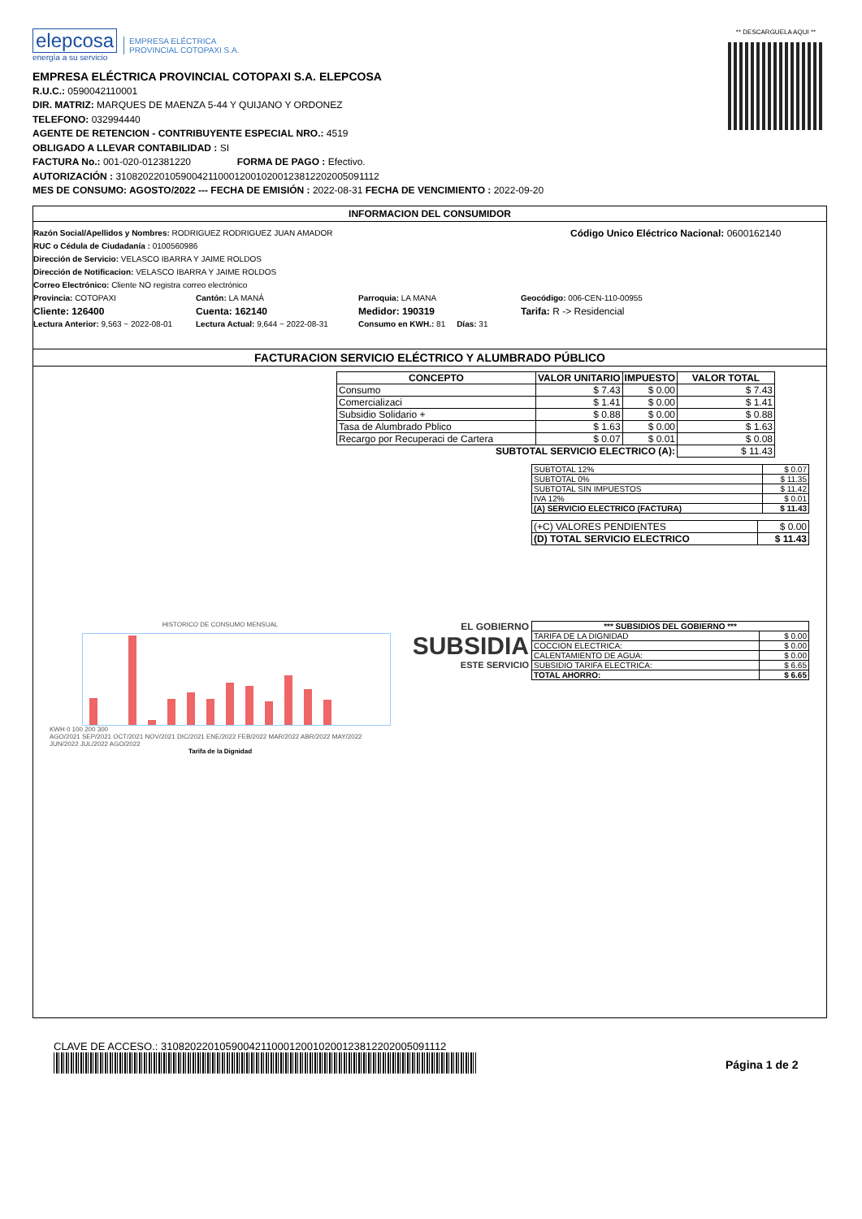elepcosa
energía a su servicio
EMPRESA ELÉCTRICA
PROVINCIAL COTOPAXI S.A.
** DESCARGUELA AQUI **
EMPRESA ELÉCTRICA PROVINCIAL COTOPAXI S.A. ELEPCOSA
R.U.C.: 0590042110001
DIR. MATRIZ: MARQUES DE MAENZA 5-44 Y QUIJANO Y ORDONEZ
TELEFONO: 032994440
AGENTE DE RETENCION - CONTRIBUYENTE ESPECIAL NRO.: 4519
OBLIGADO A LLEVAR CONTABILIDAD : SI
FACTURA No.: 001-020-012381220 FORMA DE PAGO : Efectivo.
AUTORIZACIÓN : 3108202201059004211000120010200123812202005091112
MES DE CONSUMO: AGOSTO/2022 --- FECHA DE EMISIÓN : 2022-08-31 FECHA DE VENCIMIENTO : 2022-09-20
INFORMACION DEL CONSUMIDOR
Código Unico Eléctrico Nacional: 0600162140
Razón Social/Apellidos y Nombres: RODRIGUEZ RODRIGUEZ JUAN AMADOR
RUC o Cédula de Ciudadanía : 0100560986
Dirección de Servicio: VELASCO IBARRA Y JAIME ROLDOS
Dirección de Notificacion: VELASCO IBARRA Y JAIME ROLDOS
Correo Electrónico: Cliente NO registra correo electrónico
Provincia: COTOPAXI Cantón: LA MANÁ Parroquia: LA MANA Geocódigo: 006-CEN-110-00955
Cliente: 126400 Cuenta: 162140 Medidor: 190319 Tarifa: R -> Residencial
Lectura Anterior: 9,563 ~ 2022-08-01 Lectura Actual: 9,644 ~ 2022-08-31 Consumo en KWH.: 81 Días: 31
FACTURACION SERVICIO ELÉCTRICO Y ALUMBRADO PÚBLICO
| CONCEPTO | VALOR UNITARIO | IMPUESTO | VALOR TOTAL |
| --- | --- | --- | --- |
| Consumo | $ 7.43 | $ 0.00 | $ 7.43 |
| Comercializaci | $ 1.41 | $ 0.00 | $ 1.41 |
| Subsidio Solidario + | $ 0.88 | $ 0.00 | $ 0.88 |
| Tasa de Alumbrado Pblico | $ 1.63 | $ 0.00 | $ 1.63 |
| Recargo por Recuperaci de Cartera | $ 0.07 | $ 0.01 | $ 0.08 |
| SUBTOTAL SERVICIO ELECTRICO (A): | | | $ 11.43 |
| SUBTOTAL 12% | $ 0.07 |
| SUBTOTAL 0% | $ 11.35 |
| SUBTOTAL SIN IMPUESTOS | $ 11.42 |
| IVA 12% | $ 0.01 |
| (A) SERVICIO ELECTRICO (FACTURA) | $ 11.43 |
| (+C) VALORES PENDIENTES | $ 0.00 |
| (D) TOTAL SERVICIO ELECTRICO | $ 11.43 |
EL GOBIERNO
SUBSIDIA
ESTE SERVICIO
| *** SUBSIDIOS DEL GOBIERNO *** | |
| --- | --- |
| TARIFA DE LA DIGNIDAD | $ 0.00 |
| COCCION ELECTRICA: | $ 0.00 |
| CALENTAMIENTO DE AGUA: | $ 0.00 |
| SUBSIDIO TARIFA ELECTRICA: | $ 6.65 |
| TOTAL AHORRO: | $ 6.65 |
HISTORICO DE CONSUMO MENSUAL
KWH 0 100 200 300
AGO/2021 SEP/2021 OCT/2021 NOV/2021 DIC/2021 ENE/2022 FEB/2022 MAR/2022 ABR/2022 MAY/2022 JUN/2022 JUL/2022 AGO/2022
Tarifa de la Dignidad
CLAVE DE ACCESO.: 3108202201059004211000120010200123812202005091112
Página 1 de 2